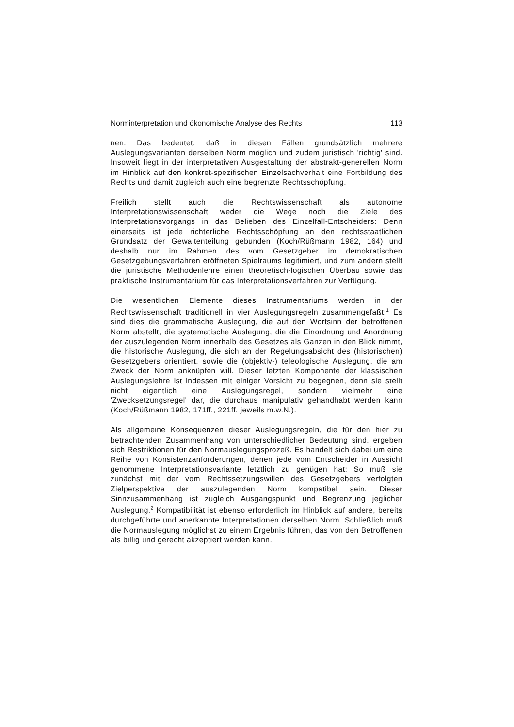Norminterpretation und ökonomische Analyse des Rechts 113
nen. Das bedeutet, daß in diesen Fällen grundsätzlich mehrere Auslegungsvarianten derselben Norm möglich und zudem juristisch 'richtig' sind. Insoweit liegt in der interpretativen Ausgestaltung der abstrakt-generellen Norm im Hinblick auf den konkret-spezifischen Einzelsachverhalt eine Fortbildung des Rechts und damit zugleich auch eine begrenzte Rechtsschöpfung.
Freilich stellt auch die Rechtswissenschaft als autonome Interpretationswissenschaft weder die Wege noch die Ziele des Interpretationsvorgangs in das Belieben des Einzelfall-Entscheiders: Denn einerseits ist jede richterliche Rechtsschöpfung an den rechtsstaatlichen Grundsatz der Gewaltenteilung gebunden (Koch/Rüßmann 1982, 164) und deshalb nur im Rahmen des vom Gesetzgeber im demokratischen Gesetzgebungsverfahren eröffneten Spielraums legitimiert, und zum andern stellt die juristische Methodenlehre einen theoretisch-logischen Überbau sowie das praktische Instrumentarium für das Interpretationsverfahren zur Verfügung.
Die wesentlichen Elemente dieses Instrumentariums werden in der Rechtswissenschaft traditionell in vier Auslegungsregeln zusammengefaßt:<sup>1</sup> Es sind dies die grammatische Auslegung, die auf den Wortsinn der betroffenen Norm abstellt, die systematische Auslegung, die die Einordnung und Anordnung der auszulegenden Norm innerhalb des Gesetzes als Ganzen in den Blick nimmt, die historische Auslegung, die sich an der Regelungsabsicht des (historischen) Gesetzgebers orientiert, sowie die (objektiv-) teleologische Auslegung, die am Zweck der Norm anknüpfen will. Dieser letzten Komponente der klassischen Auslegungslehre ist indessen mit einiger Vorsicht zu begegnen, denn sie stellt nicht eigentlich eine Auslegungsregel, sondern vielmehr eine 'Zwecksetzungsregel' dar, die durchaus manipulativ gehandhabt werden kann (Koch/Rüßmann 1982, 171ff., 221ff. jeweils m.w.N.).
Als allgemeine Konsequenzen dieser Auslegungsregeln, die für den hier zu betrachtenden Zusammenhang von unterschiedlicher Bedeutung sind, ergeben sich Restriktionen für den Normauslegungsprozeß. Es handelt sich dabei um eine Reihe von Konsistenzanforderungen, denen jede vom Entscheider in Aussicht genommene Interpretationsvariante letztlich zu genügen hat: So muß sie zunächst mit der vom Rechtssetzungswillen des Gesetzgebers verfolgten Zielperspektive der auszulegenden Norm kompatibel sein. Dieser Sinnzusammenhang ist zugleich Ausgangspunkt und Begrenzung jeglicher Auslegung.<sup>2</sup> Kompatibilität ist ebenso erforderlich im Hinblick auf andere, bereits durchgeführte und anerkannte Interpretationen derselben Norm. Schließlich muß die Normauslegung möglichst zu einem Ergebnis führen, das von den Betroffenen als billig und gerecht akzeptiert werden kann.